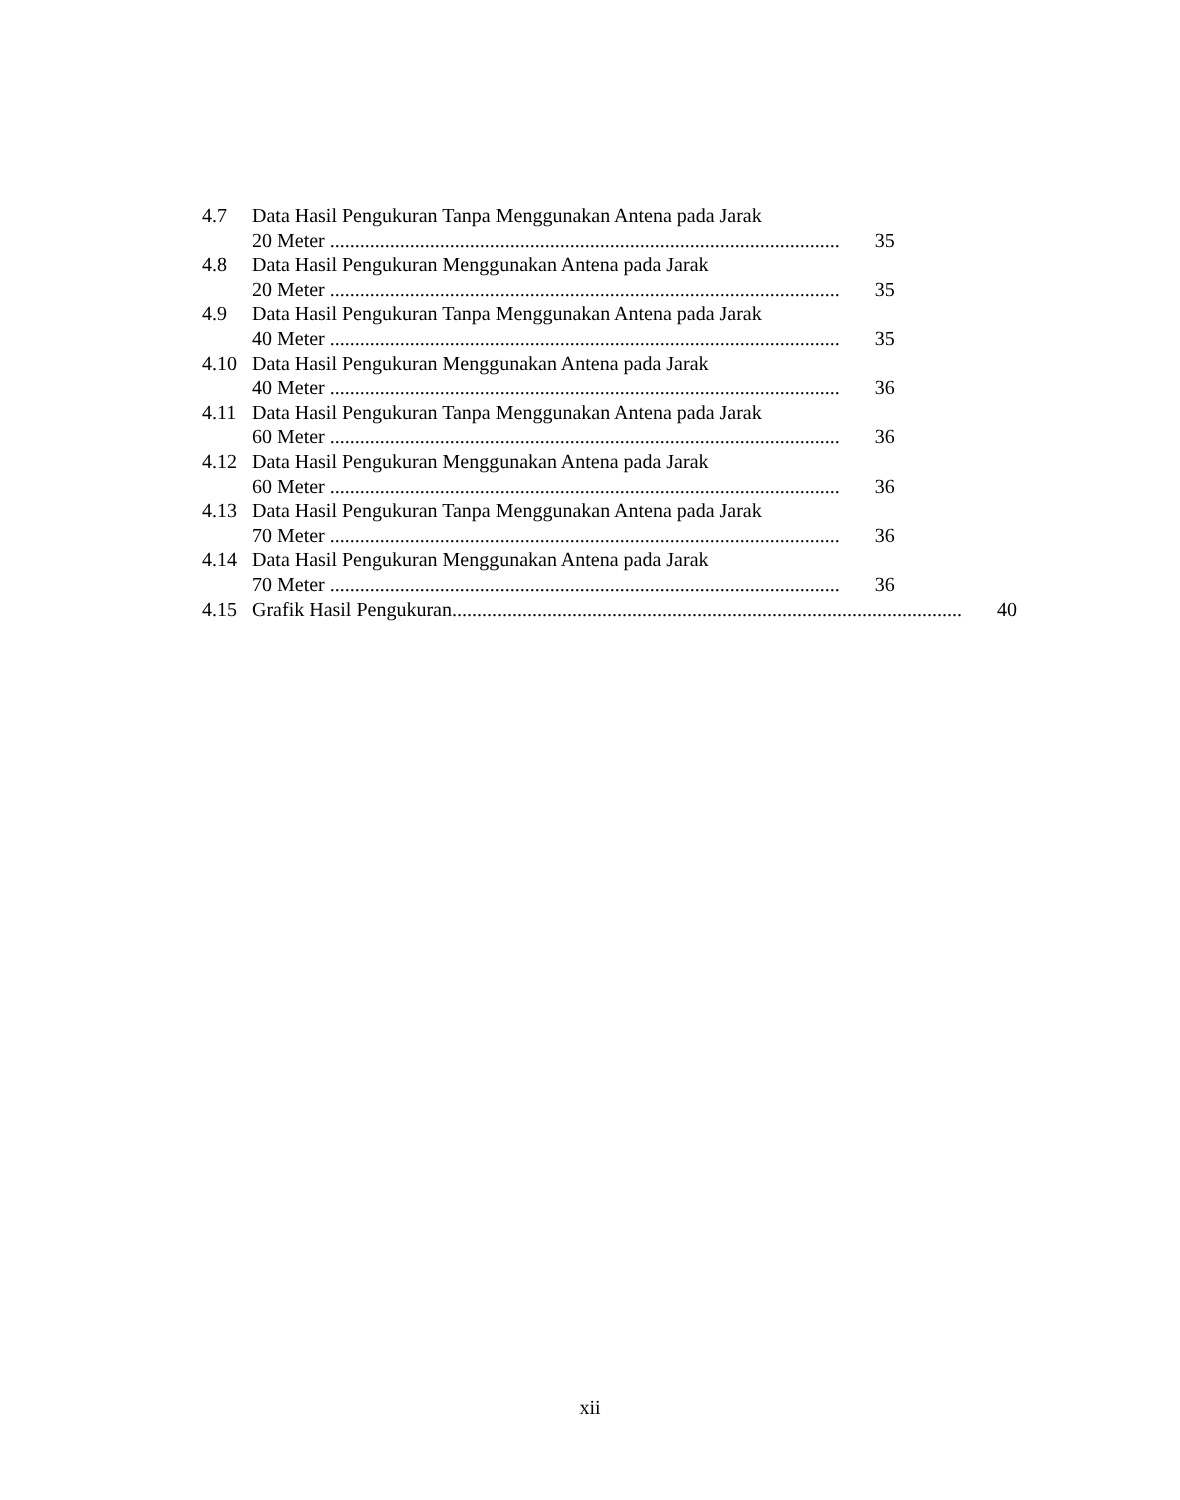4.7 Data Hasil Pengukuran Tanpa Menggunakan Antena pada Jarak
20 Meter ...................................................................................................... 35
4.8 Data Hasil Pengukuran Menggunakan Antena pada Jarak
20 Meter ...................................................................................................... 35
4.9 Data Hasil Pengukuran Tanpa Menggunakan Antena pada Jarak
40 Meter ...................................................................................................... 35
4.10 Data Hasil Pengukuran Menggunakan Antena pada Jarak
40 Meter ...................................................................................................... 36
4.11 Data Hasil Pengukuran Tanpa Menggunakan Antena pada Jarak
60 Meter ...................................................................................................... 36
4.12 Data Hasil Pengukuran Menggunakan Antena pada Jarak
60 Meter ...................................................................................................... 36
4.13 Data Hasil Pengukuran Tanpa Menggunakan Antena pada Jarak
70 Meter ...................................................................................................... 36
4.14 Data Hasil Pengukuran Menggunakan Antena pada Jarak
70 Meter ...................................................................................................... 36
4.15 Grafik Hasil Pengukuran...................................................................................................... 40
xii